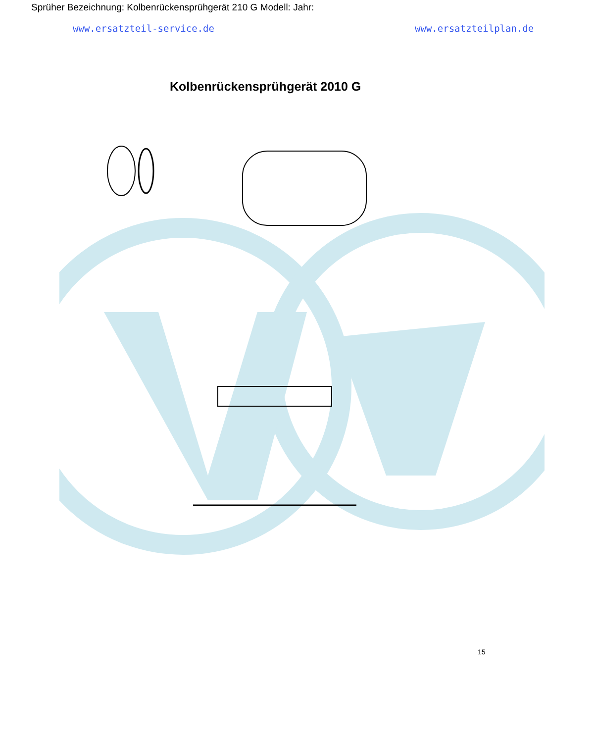Sprüher Bezeichnung: Kolbenrückensprühgerät 210 G Modell: Jahr:
www.ersatzteil-service.de www.ersatzteilplan.de
Kolbenrückensprühgerät 2010 G
15